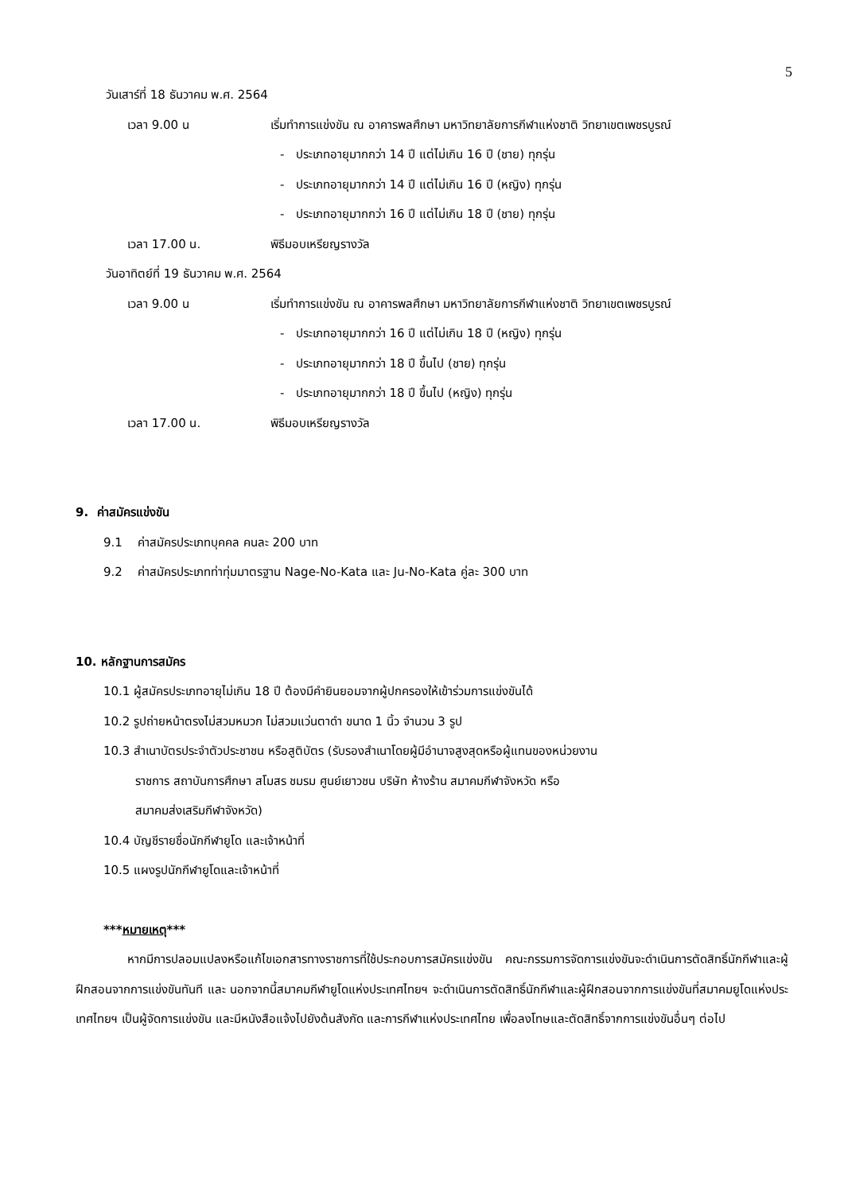5
วันเสาร์ที่ 18 ธันวาคม พ.ศ. 2564
เวลา 9.00 น เริ่มทำการแข่งขัน ณ อาคารพลศึกษา มหาวิทยาลัยการกีฬาแห่งชาติ วิทยาเขตเพชรบูรณ์
- ประเภทอายุมากกว่า 14 ปี แต่ไม่เกิน 16 ปี (ชาย) ทุกรุ่น
- ประเภทอายุมากกว่า 14 ปี แต่ไม่เกิน 16 ปี (หญิง) ทุกรุ่น
- ประเภทอายุมากกว่า 16 ปี แต่ไม่เกิน 18 ปี (ชาย) ทุกรุ่น
เวลา 17.00 น. พิธีมอบเหรียญรางวัล
วันอาทิตย์ที่ 19 ธันวาคม พ.ศ. 2564
เวลา 9.00 น เริ่มทำการแข่งขัน ณ อาคารพลศึกษา มหาวิทยาลัยการกีฬาแห่งชาติ วิทยาเขตเพชรบูรณ์
- ประเภทอายุมากกว่า 16 ปี แต่ไม่เกิน 18 ปี (หญิง) ทุกรุ่น
- ประเภทอายุมากกว่า 18 ปี ขึ้นไป (ชาย) ทุกรุ่น
- ประเภทอายุมากกว่า 18 ปี ขึ้นไป (หญิง) ทุกรุ่น
เวลา 17.00 น. พิธีมอบเหรียญรางวัล
9. ค่าสมัครแข่งขัน
9.1 ค่าสมัครประเภทบุคคล คนละ 200 บาท
9.2 ค่าสมัครประเภทท่าทุ่มมาตรฐาน Nage-No-Kata และ Ju-No-Kata คู่ละ 300 บาท
10. หลักฐานการสมัคร
10.1 ผู้สมัครประเภทอายุไม่เกิน 18 ปี ต้องมีคำยินยอมจากผู้ปกครองให้เข้าร่วมการแข่งขันได้
10.2 รูปถ่ายหน้าตรงไม่สวมหมวก ไม่สวมแว่นตาดำ ขนาด 1 นิ้ว จำนวน 3 รูป
10.3 สำเนาบัตรประจำตัวประชาชน หรือสูติบัตร (รับรองสำเนาโดยผู้มีอำนาจสูงสุดหรือผู้แทนของหน่วยงาน
ราชการ สถาบันการศึกษา สโมสร ชมรม ศูนย์เยาวชน บริษัท ห้างร้าน สมาคมกีฬาจังหวัด หรือ
สมาคมส่งเสริมกีฬาจังหวัด)
10.4 บัญชีรายชื่อนักกีฬายูโด และเจ้าหน้าที่
10.5 แผงรูปนักกีฬายูโดและเจ้าหน้าที่
***หมายเหตุ***
หากมีการปลอมแปลงหรือแก้ไขเอกสารทางราชการที่ใช้ประกอบการสมัครแข่งขัน คณะกรรมการจัดการแข่งขันจะดำเนินการตัดสิทธิ์นักกีฬาและผู้ฝึกสอนจากการแข่งขันทันที และ นอกจากนี้สมาคมกีฬายูโดแห่งประเทศไทยฯ จะดำเนินการตัดสิทธิ์นักกีฬาและผู้ฝึกสอนจากการแข่งขันที่สมาคมยูโดแห่งประเทศไทยฯ เป็นผู้จัดการแข่งขัน และมีหนังสือแจ้งไปยังต้นสังกัด และการกีฬาแห่งประเทศไทย เพื่อลงโทษและตัดสิทธิ์จากการแข่งขันอื่นๆ ต่อไป